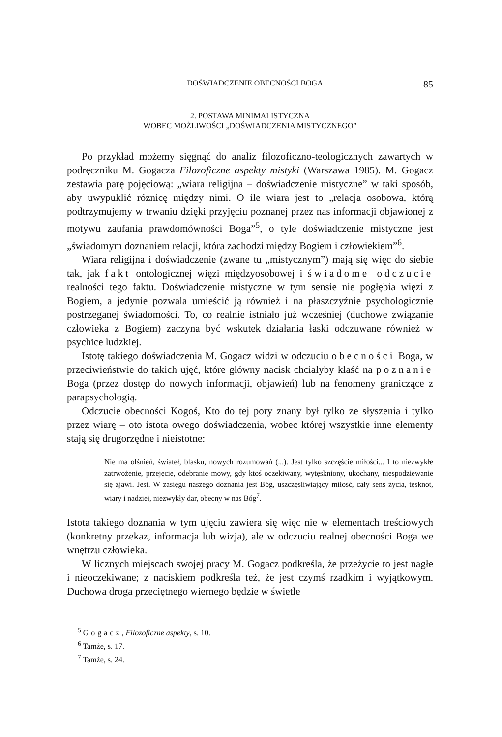DOŚWIADCZENIE OBECNOŚCI BOGA 85
2. POSTAWA MINIMALISTYCZNA
WOBEC MOŻLIWOŚCI „DOŚWIADCZENIA MISTYCZNEGO”
Po przykład możemy sięgnąć do analiz filozoficzno-teologicznych zawartych w podręczniku M. Gogacza Filozoficzne aspekty mistyki (Warszawa 1985). M. Gogacz zestawia parę pojęciową: „wiara religijna – doświadczenie mistyczne” w taki sposób, aby uwypuklić różnicę między nimi. O ile wiara jest to „relacja osobowa, którą podtrzymujemy w trwaniu dzięki przyjęciu poznanej przez nas informacji objawionej z motywu zaufania prawdomówności Boga”<sup>5</sup>, o tyle doświadczenie mistyczne jest „świadomym doznaniem relacji, która zachodzi między Bogiem i człowiekiem”<sup>6</sup>.
Wiara religijna i doświadczenie (zwane tu „mistycznym”) mają się więc do siebie tak, jak fakt ontologicznej więzi międzyosobowej i świadome odczucie realności tego faktu. Doświadczenie mistyczne w tym sensie nie pogłębia więzi z Bogiem, a jedynie pozwala umieścić ją również i na płaszczyźnie psychologicznie postrzeganej świadomości. To, co realnie istniało już wcześniej (duchowe związanie człowieka z Bogiem) zaczyna być wskutek działania łaski odczuwane również w psychice ludzkiej.
Istotę takiego doświadczenia M. Gogacz widzi w odczuciu obecności Boga, w przeciwieństwie do takich ujęć, które główny nacisk chciałyby kłaść na poznanie Boga (przez dostęp do nowych informacji, objawień) lub na fenomeny graniczące z parapsychologią.
Odczucie obecności Kogoś, Kto do tej pory znany był tylko ze słyszenia i tylko przez wiarę – oto istota owego doświadczenia, wobec której wszystkie inne elementy stają się drugorzędne i nieistotne:
Nie ma olśnień, świateł, blasku, nowych rozumowań (...). Jest tylko szczęście miłości... I to niezwykłe zatrwożenie, przejęcie, odebranie mowy, gdy ktoś oczekiwany, wytęskniony, ukochany, niespodziewanie się zjawi. Jest. W zasięgu naszego doznania jest Bóg, uszczęśliwiający miłość, cały sens życia, tęsknot, wiary i nadziei, niezwykły dar, obecny w nas Bóg<sup>7</sup>.
Istota takiego doznania w tym ujęciu zawiera się więc nie w elementach treściowych (konkretny przekaz, informacja lub wizja), ale w odczuciu realnej obecności Boga we wnętrzu człowieka.
W licznych miejscach swojej pracy M. Gogacz podkreśla, że przeżycie to jest nagłe i nieoczekiwane; z naciskiem podkreśla też, że jest czymś rzadkim i wyjątkowym. Duchowa droga przeciętnego wiernego będzie w świetle
<sup>5</sup> Gogacz, Filozoficzne aspekty, s. 10.
<sup>6</sup> Tamże, s. 17.
<sup>7</sup> Tamże, s. 24.